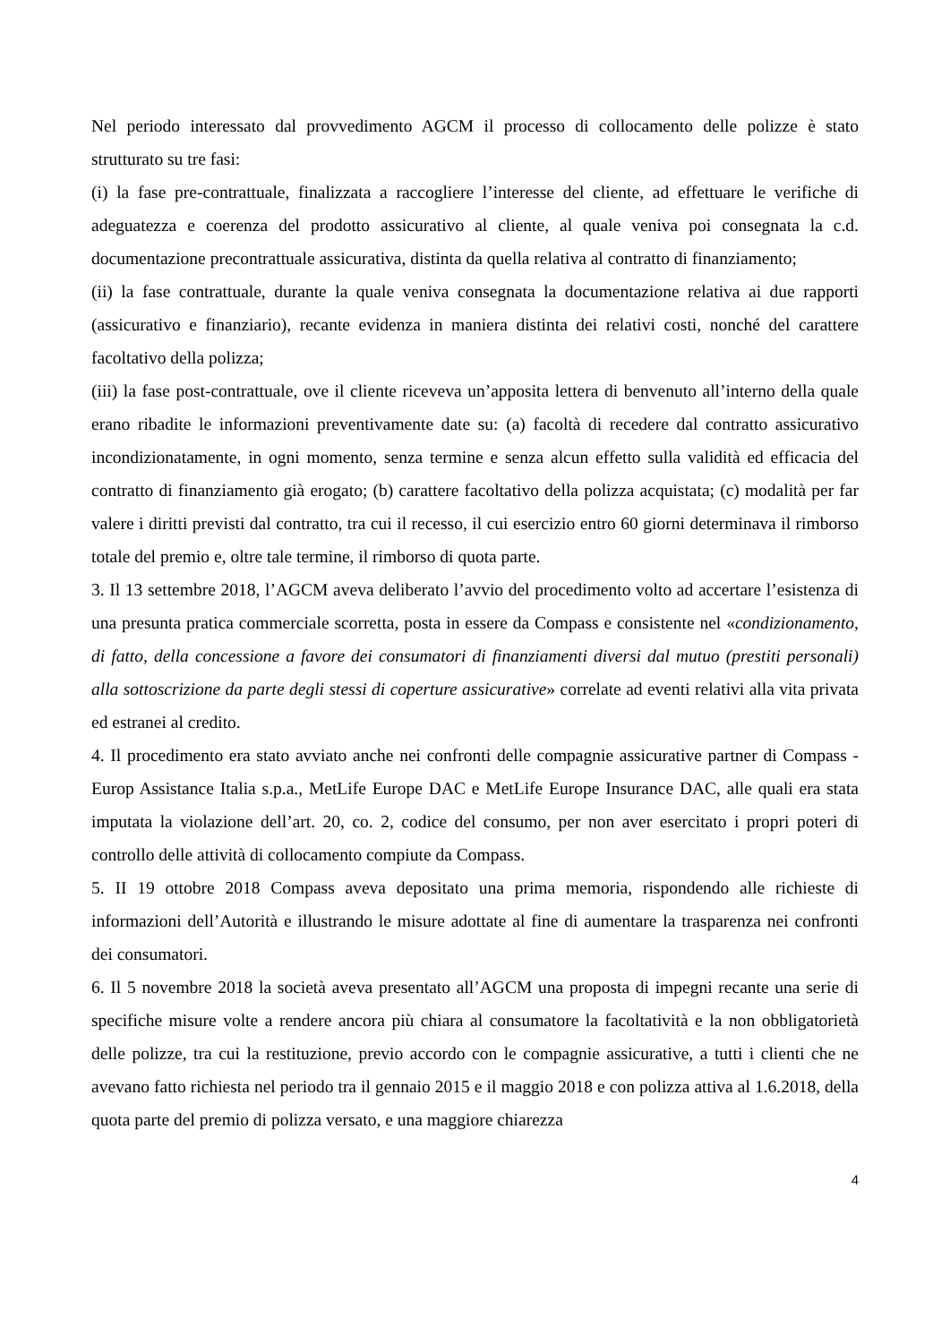Nel periodo interessato dal provvedimento AGCM il processo di collocamento delle polizze è stato strutturato su tre fasi:
(i) la fase pre-contrattuale, finalizzata a raccogliere l’interesse del cliente, ad effettuare le verifiche di adeguatezza e coerenza del prodotto assicurativo al cliente, al quale veniva poi consegnata la c.d. documentazione precontrattuale assicurativa, distinta da quella relativa al contratto di finanziamento;
(ii) la fase contrattuale, durante la quale veniva consegnata la documentazione relativa ai due rapporti (assicurativo e finanziario), recante evidenza in maniera distinta dei relativi costi, nonché del carattere facoltativo della polizza;
(iii) la fase post-contrattuale, ove il cliente riceveva un’apposita lettera di benvenuto all’interno della quale erano ribadite le informazioni preventivamente date su: (a) facoltà di recedere dal contratto assicurativo incondizionatamente, in ogni momento, senza termine e senza alcun effetto sulla validità ed efficacia del contratto di finanziamento già erogato; (b) carattere facoltativo della polizza acquistata; (c) modalità per far valere i diritti previsti dal contratto, tra cui il recesso, il cui esercizio entro 60 giorni determinava il rimborso totale del premio e, oltre tale termine, il rimborso di quota parte.
3. Il 13 settembre 2018, l’AGCM aveva deliberato l’avvio del procedimento volto ad accertare l’esistenza di una presunta pratica commerciale scorretta, posta in essere da Compass e consistente nel «condizionamento, di fatto, della concessione a favore dei consumatori di finanziamenti diversi dal mutuo (prestiti personali) alla sottoscrizione da parte degli stessi di coperture assicurative» correlate ad eventi relativi alla vita privata ed estranei al credito.
4. Il procedimento era stato avviato anche nei confronti delle compagnie assicurative partner di Compass - Europ Assistance Italia s.p.a., MetLife Europe DAC e MetLife Europe Insurance DAC, alle quali era stata imputata la violazione dell’art. 20, co. 2, codice del consumo, per non aver esercitato i propri poteri di controllo delle attività di collocamento compiute da Compass.
5. II 19 ottobre 2018 Compass aveva depositato una prima memoria, rispondendo alle richieste di informazioni dell’Autorità e illustrando le misure adottate al fine di aumentare la trasparenza nei confronti dei consumatori.
6. Il 5 novembre 2018 la società aveva presentato all’AGCM una proposta di impegni recante una serie di specifiche misure volte a rendere ancora più chiara al consumatore la facoltatività e la non obbligatorietà delle polizze, tra cui la restituzione, previo accordo con le compagnie assicurative, a tutti i clienti che ne avevano fatto richiesta nel periodo tra il gennaio 2015 e il maggio 2018 e con polizza attiva al 1.6.2018, della quota parte del premio di polizza versato, e una maggiore chiarezza
4